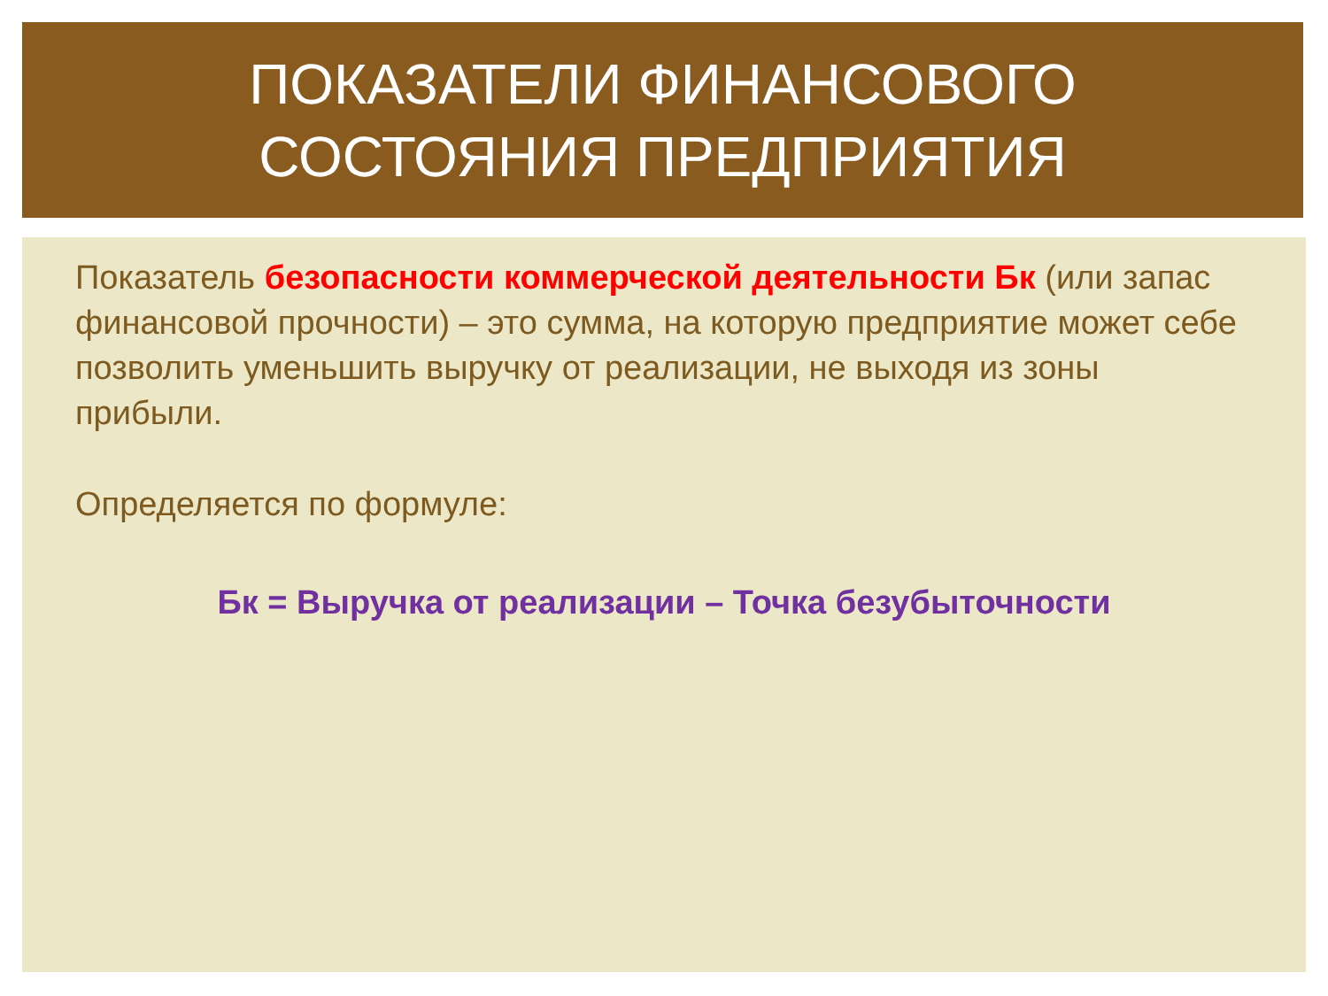ПОКАЗАТЕЛИ ФИНАНСОВОГО
СОСТОЯНИЯ ПРЕДПРИЯТИЯ
Показатель безопасности коммерческой деятельности Бк (или запас финансовой прочности) – это сумма, на которую предприятие может себе позволить уменьшить выручку от реализации, не выходя из зоны прибыли.
Определяется по формуле:
Бк = Выручка от реализации – Точка безубыточности